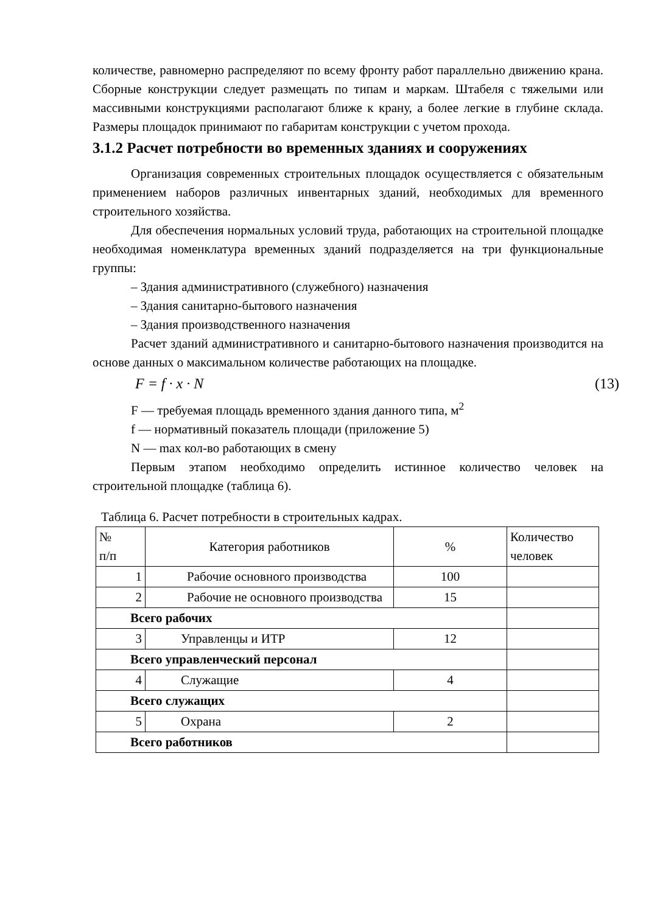количестве, равномерно распределяют по всему фронту работ параллельно движению крана. Сборные конструкции следует размещать по типам и маркам. Штабеля с тяжелыми или массивными конструкциями располагают ближе к крану, а более легкие в глубине склада. Размеры площадок принимают по габаритам конструкции с учетом прохода.
3.1.2 Расчет потребности во временных зданиях и сооружениях
Организация современных строительных площадок осуществляется с обязательным применением наборов различных инвентарных зданий, необходимых для временного строительного хозяйства.
Для обеспечения нормальных условий труда, работающих на строительной площадке необходимая номенклатура временных зданий подразделяется на три функциональные группы:
– Здания административного (служебного) назначения
– Здания санитарно-бытового назначения
– Здания производственного назначения
Расчет зданий административного и санитарно-бытового назначения производится на основе данных о максимальном количестве работающих на площадке.
F = f · x · N (13)
F — требуемая площадь временного здания данного типа, м<sup>2</sup>
f — нормативный показатель площади (приложение 5)
N — max кол-во работающих в смену
Первым этапом необходимо определить истинное количество человек на строительной площадке (таблица 6).
Таблица 6. Расчет потребности в строительных кадрах.
| № п/п | Категория работников | % | Количество человек |
| --- | --- | --- | --- |
| 1 | Рабочие основного производства | 100 | |
| 2 | Рабочие не основного производства | 15 | |
| Всего рабочих | | | |
| 3 | Управленцы и ИТР | 12 | |
| Всего управленческий персонал | | | |
| 4 | Служащие | 4 | |
| Всего служащих | | | |
| 5 | Охрана | 2 | |
| Всего работников | | | |